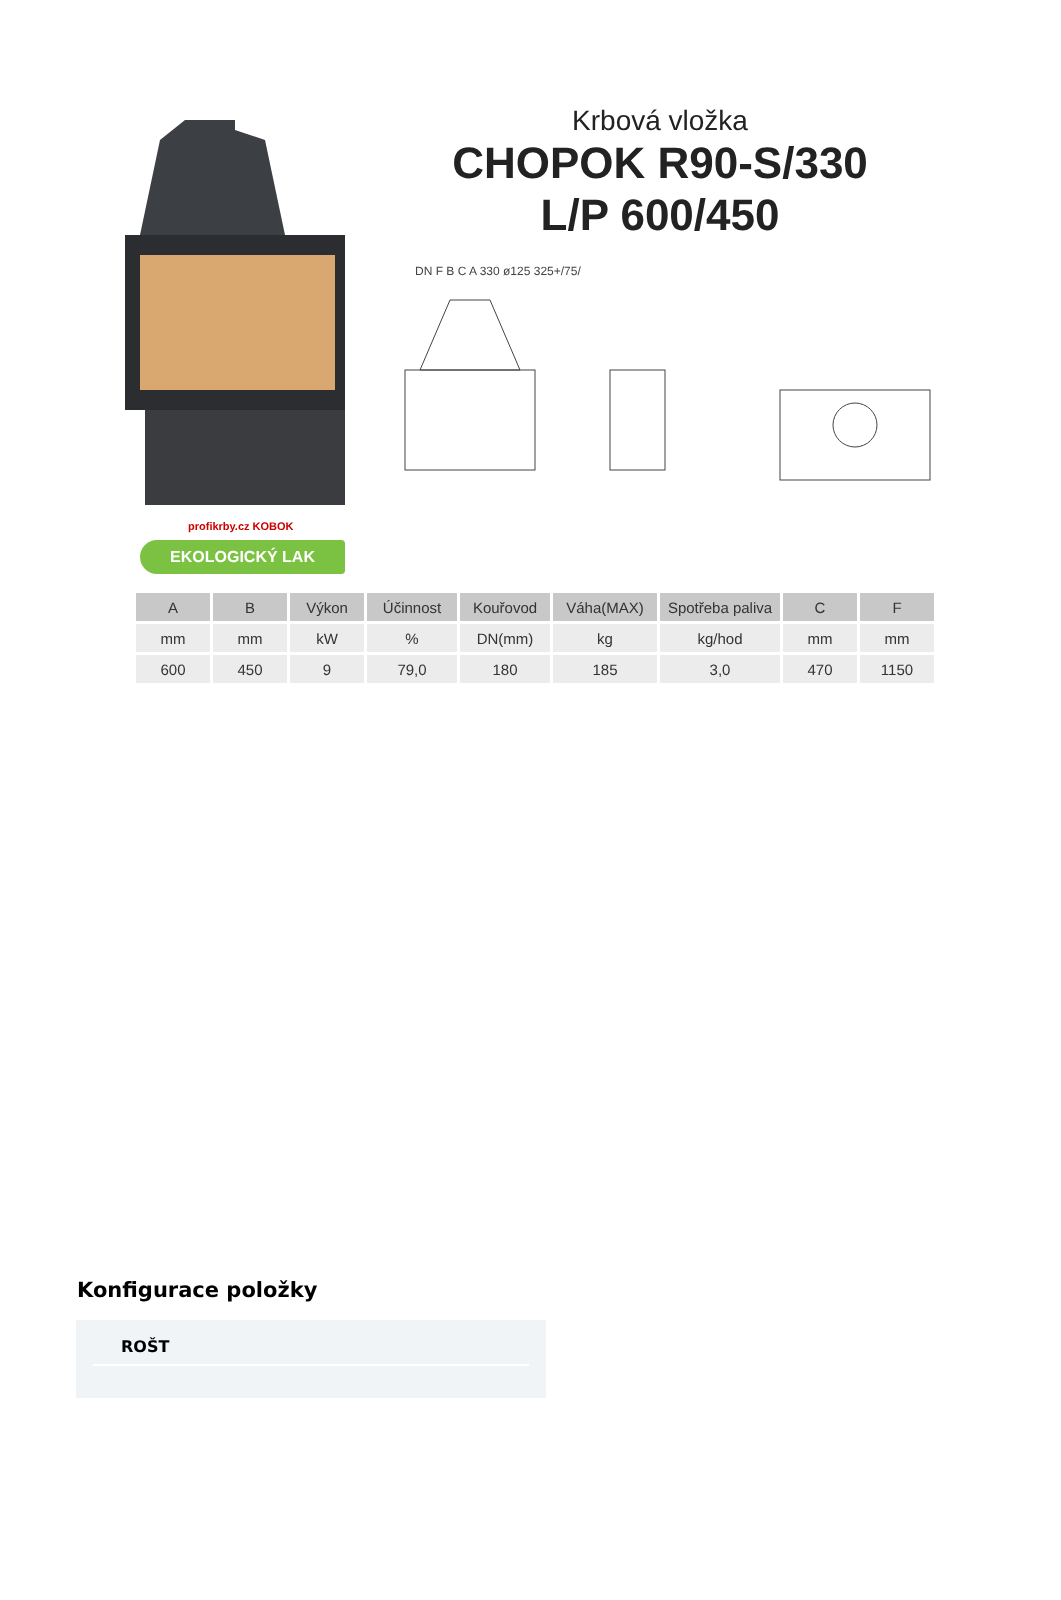Krbová vložka
CHOPOK R90-S/330
L/P 600/450
DN F B C A 330 ø125 325+/75/
profikrby.cz KOBOK
EKOLOGICKÝ LAK
| A | B | Výkon | Účinnost | Kouřovod | Váha(MAX) | Spotřeba paliva | C | F |
| --- | --- | --- | --- | --- | --- | --- | --- | --- |
| mm | mm | kW | % | DN(mm) | kg | kg/hod | mm | mm |
| 600 | 450 | 9 | 79,0 | 180 | 185 | 3,0 | 470 | 1150 |
Konfigurace položky
ROŠT